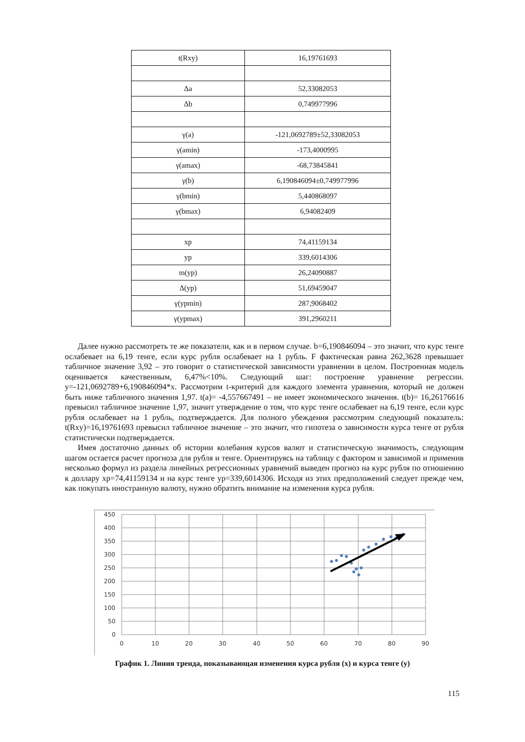| t(Rxy) | 16,19761693 |
| Δa | 52,33082053 |
| Δb | 0,749977996 |
| γ(a) | -121,0692789±52,33082053 |
| γ(amin) | -173,4000995 |
| γ(amax) | -68,73845841 |
| γ(b) | 6,190846094±0,749977996 |
| γ(bmin) | 5,440868097 |
| γ(bmax) | 6,94082409 |
| xp | 74,41159134 |
| yp | 339,6014306 |
| m(yp) | 26,24090887 |
| Δ(yp) | 51,69459047 |
| γ(ypmin) | 287,9068402 |
| γ(ypmax) | 391,2960211 |
Далее нужно рассмотреть те же показатели, как и в первом случае. b=6,190846094 – это значит, что курс тенге ослабевает на 6,19 тенге, если курс рубля ослабевает на 1 рубль. F фактическая равна 262,3628 превышает табличное значение 3,92 – это говорит о статистической зависимости уравнении в целом. Построенная модель оценивается качественным, 6,47%<10%. Следующий шаг: построение уравнение регрессии. y=-121,0692789+6,190846094*x. Рассмотрим t-критерий для каждого элемента уравнения, который не должен быть ниже табличного значения 1,97. t(a)= -4,557667491 – не имеет экономического значения. t(b)= 16,26176616 превысил табличное значение 1,97, значит утверждение о том, что курс тенге ослабевает на 6,19 тенге, если курс рубля ослабевает на 1 рубль, подтверждается. Для полного убеждения рассмотрим следующий показатель: t(Rxy)=16,19761693 превысил табличное значение – это значит, что гипотеза о зависимости курса тенге от рубля статистически подтверждается.
Имея достаточно данных об истории колебания курсов валют и статистическую значимость, следующим шагом остается расчет прогноза для рубля и тенге. Ориентируясь на таблицу с фактором и зависимой и применив несколько формул из раздела линейных регрессионных уравнений выведен прогноз на курс рубля по отношению к доллару xp=74,41159134 и на курс тенге yp=339,6014306. Исходя из этих предположений следует прежде чем, как покупать иностранную валюту, нужно обратить внимание на изменения курса рубля.
450
400
350
300
250
200
150
100
50
0
0
10
20
30
40
50
60
70
80
90
График 1. Линия тренда, показывающая изменения курса рубля (x) и курса тенге (y)
115